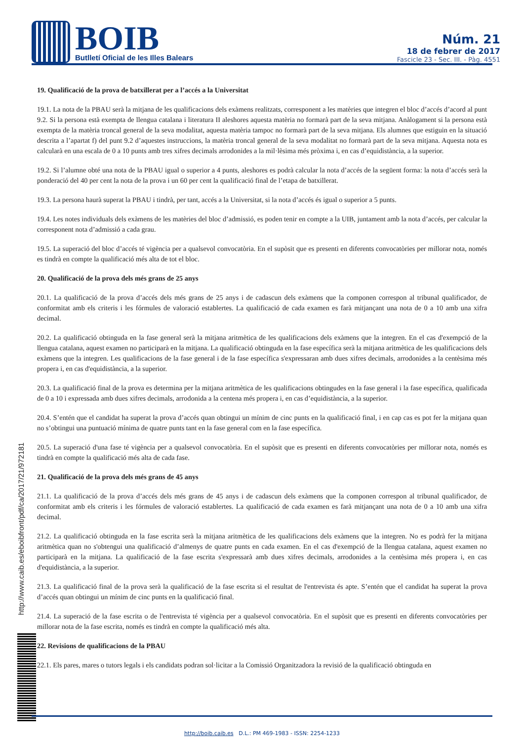BOIB
Butlletí Oficial de les Illes Balears
Núm. 21
18 de febrer de 2017
Fascicle 23 - Sec. III. - Pàg. 4551
19. Qualificació de la prova de batxillerat per a l’accés a la Universitat
19.1. La nota de la PBAU serà la mitjana de les qualificacions dels exàmens realitzats, corresponent a les matèries que integren el bloc d’accés d’acord al punt 9.2. Si la persona està exempta de llengua catalana i literatura II aleshores aquesta matèria no formarà part de la seva mitjana. Anàlogament si la persona està exempta de la matèria troncal general de la seva modalitat, aquesta matèria tampoc no formarà part de la seva mitjana. Els alumnes que estiguin en la situació descrita a l’apartat f) del punt 9.2 d’aquestes instruccions, la matèria troncal general de la seva modalitat no formarà part de la seva mitjana. Aquesta nota es calcularà en una escala de 0 a 10 punts amb tres xifres decimals arrodonides a la mil·lèsima més pròxima i, en cas d’equidistància, a la superior.
19.2. Si l’alumne obté una nota de la PBAU igual o superior a 4 punts, aleshores es podrà calcular la nota d’accés de la següent forma: la nota d’accés serà la ponderació del 40 per cent la nota de la prova i un 60 per cent la qualificació final de l’etapa de batxillerat.
19.3. La persona haurà superat la PBAU i tindrà, per tant, accés a la Universitat, si la nota d’accés és igual o superior a 5 punts.
19.4. Les notes individuals dels exàmens de les matèries del bloc d’admissió, es poden tenir en compte a la UIB, juntament amb la nota d’accés, per calcular la corresponent nota d’admissió a cada grau.
19.5. La superació del bloc d’accés té vigència per a qualsevol convocatòria. En el supòsit que es presenti en diferents convocatòries per millorar nota, només es tindrà en compte la qualificació més alta de tot el bloc.
20. Qualificació de la prova dels més grans de 25 anys
20.1. La qualificació de la prova d’accés dels més grans de 25 anys i de cadascun dels exàmens que la componen correspon al tribunal qualificador, de conformitat amb els criteris i les fórmules de valoració establertes. La qualificació de cada examen es farà mitjançant una nota de 0 a 10 amb una xifra decimal.
20.2. La qualificació obtinguda en la fase general serà la mitjana aritmètica de les qualificacions dels exàmens que la integren. En el cas d'exempció de la llengua catalana, aquest examen no participarà en la mitjana. La qualificació obtinguda en la fase específica serà la mitjana aritmètica de les qualificacions dels exàmens que la integren. Les qualificacions de la fase general i de la fase específica s'expressaran amb dues xifres decimals, arrodonides a la centèsima més propera i, en cas d'equidistància, a la superior.
20.3. La qualificació final de la prova es determina per la mitjana aritmètica de les qualificacions obtingudes en la fase general i la fase específica, qualificada de 0 a 10 i expressada amb dues xifres decimals, arrodonida a la centena més propera i, en cas d’equidistància, a la superior.
20.4. S’entén que el candidat ha superat la prova d’accés quan obtingui un mínim de cinc punts en la qualificació final, i en cap cas es pot fer la mitjana quan no s’obtingui una puntuació mínima de quatre punts tant en la fase general com en la fase específica.
20.5. La superació d'una fase té vigència per a qualsevol convocatòria. En el supòsit que es presenti en diferents convocatòries per millorar nota, només es tindrà en compte la qualificació més alta de cada fase.
21. Qualificació de la prova dels més grans de 45 anys
21.1. La qualificació de la prova d’accés dels més grans de 45 anys i de cadascun dels exàmens que la componen correspon al tribunal qualificador, de conformitat amb els criteris i les fórmules de valoració establertes. La qualificació de cada examen es farà mitjançant una nota de 0 a 10 amb una xifra decimal.
21.2. La qualificació obtinguda en la fase escrita serà la mitjana aritmètica de les qualificacions dels exàmens que la integren. No es podrà fer la mitjana aritmètica quan no s'obtengui una qualificació d’almenys de quatre punts en cada examen. En el cas d'exempció de la llengua catalana, aquest examen no participarà en la mitjana. La qualificació de la fase escrita s'expressarà amb dues xifres decimals, arrodonides a la centèsima més propera i, en cas d'equidistància, a la superior.
21.3. La qualificació final de la prova serà la qualificació de la fase escrita si el resultat de l'entrevista és apte. S’entén que el candidat ha superat la prova d’accés quan obtingui un mínim de cinc punts en la qualificació final.
21.4. La superació de la fase escrita o de l'entrevista té vigència per a qualsevol convocatòria. En el supòsit que es presenti en diferents convocatòries per millorar nota de la fase escrita, només es tindrà en compte la qualificació més alta.
22. Revisions de qualificacions de la PBAU
22.1. Els pares, mares o tutors legals i els candidats podran sol·licitar a la Comissió Organitzadora la revisió de la qualificació obtinguda en
http://www.caib.es/eboibfront/pdf/ca/2017/21/972181
http://boib.caib.es D.L.: PM 469-1983 - ISSN: 2254-1233